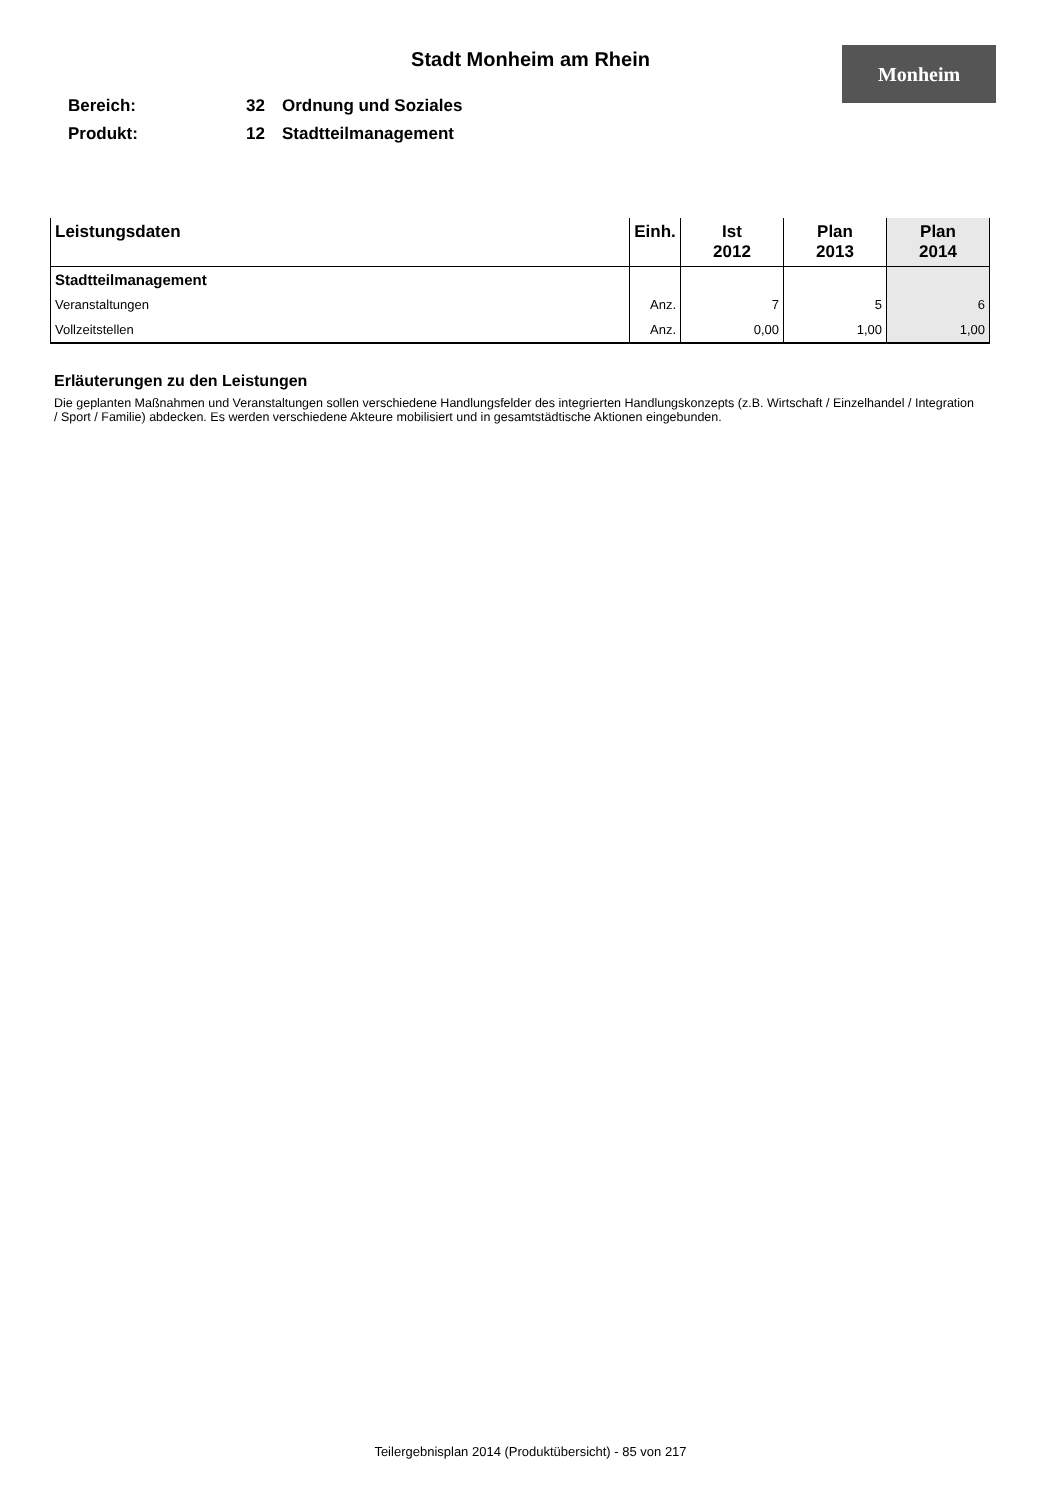Stadt Monheim am Rhein Monheim
Bereich: 32 Ordnung und Soziales
Produkt: 12 Stadtteilmanagement
| Leistungsdaten | Einh. | Ist 2012 | Plan 2013 | Plan 2014 |
| --- | --- | --- | --- | --- |
| Stadtteilmanagement | | | | |
| Veranstaltungen | Anz. | 7 | 5 | 6 |
| Vollzeitstellen | Anz. | 0,00 | 1,00 | 1,00 |
Erläuterungen zu den Leistungen
Die geplanten Maßnahmen und Veranstaltungen sollen verschiedene Handlungsfelder des integrierten Handlungskonzepts (z.B. Wirtschaft / Einzelhandel / Integration / Sport / Familie) abdecken. Es werden verschiedene Akteure mobilisiert und in gesamtstädtische Aktionen eingebunden.
Teilergebnisplan 2014 (Produktübersicht) - 85 von 217